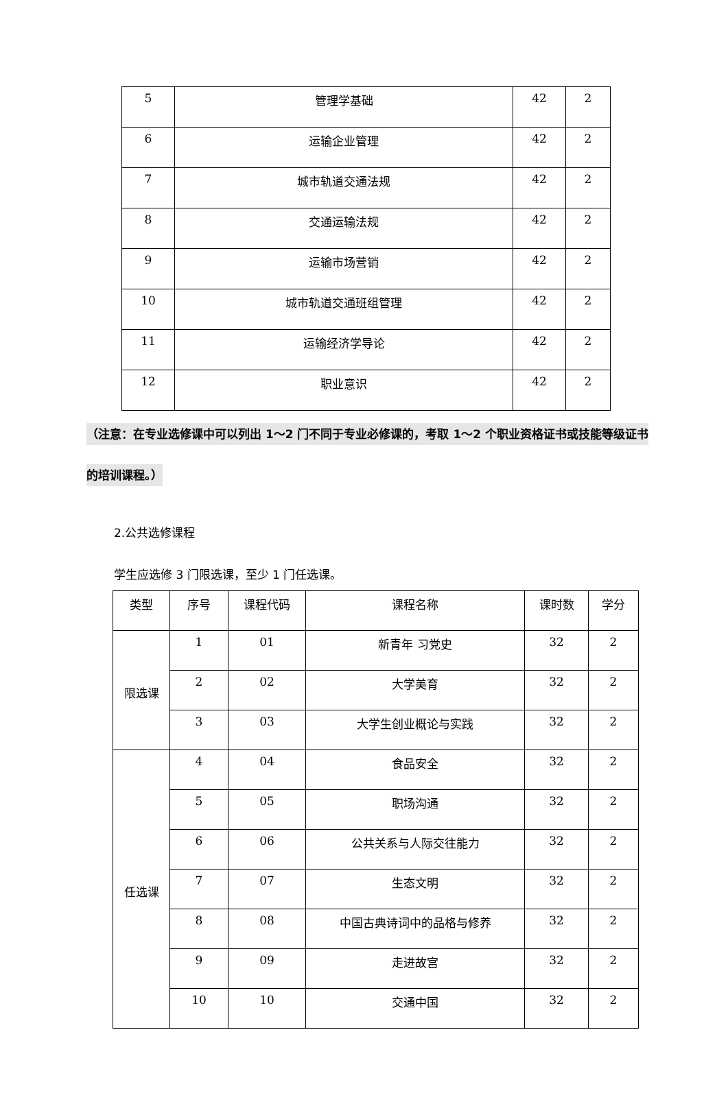| 5 | 管理学基础 | 42 | 2 |
| 6 | 运输企业管理 | 42 | 2 |
| 7 | 城市轨道交通法规 | 42 | 2 |
| 8 | 交通运输法规 | 42 | 2 |
| 9 | 运输市场营销 | 42 | 2 |
| 10 | 城市轨道交通班组管理 | 42 | 2 |
| 11 | 运输经济学导论 | 42 | 2 |
| 12 | 职业意识 | 42 | 2 |
（注意：在专业选修课中可以列出 1～2 门不同于专业必修课的，考取 1～2 个职业资格证书或技能等级证书的培训课程。）
2.公共选修课程
学生应选修 3 门限选课，至少 1 门任选课。
| 类型 | 序号 | 课程代码 | 课程名称 | 课时数 | 学分 |
| 限选课 | 1 | 01 | 新青年 习党史 | 32 | 2 |
| | 2 | 02 | 大学美育 | 32 | 2 |
| | 3 | 03 | 大学生创业概论与实践 | 32 | 2 |
| 任选课 | 4 | 04 | 食品安全 | 32 | 2 |
| | 5 | 05 | 职场沟通 | 32 | 2 |
| | 6 | 06 | 公共关系与人际交往能力 | 32 | 2 |
| | 7 | 07 | 生态文明 | 32 | 2 |
| | 8 | 08 | 中国古典诗词中的品格与修养 | 32 | 2 |
| | 9 | 09 | 走进故宫 | 32 | 2 |
| | 10 | 10 | 交通中国 | 32 | 2 |